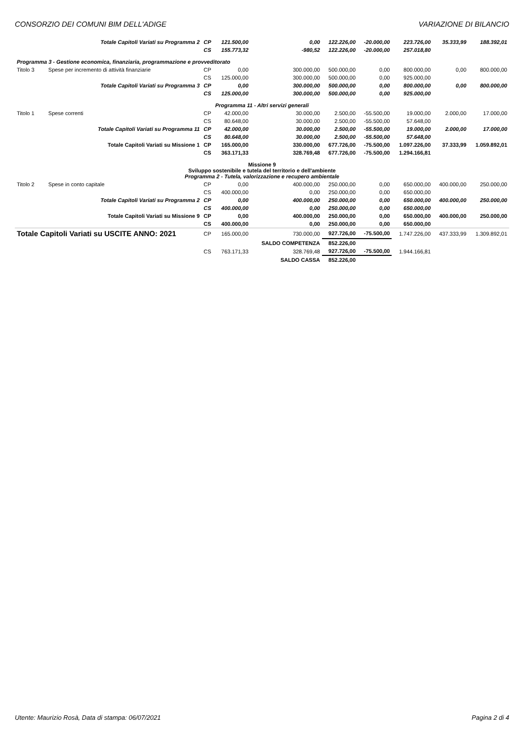CONSORZIO DEI COMUNI BIM DELL'ADIGE VARIAZIONE DI BILANCIO
| | Totale Capitoli Variati su Programma 2 | CP | 121.500,00 | 0,00 | 122.226,00 | -20.000,00 | 223.726,00 | 35.333,99 | 188.392,01 |
| | | CS | 155.773,32 | -980,52 | 122.226,00 | -20.000,00 | 257.018,80 | | |
| Programma 3 - Gestione economica, finanziaria, programmazione e provveditorato | | | | | | | | | |
| Titolo 3 | Spese per incremento di attività finanziarie | CP | 0,00 | 300.000,00 | 500.000,00 | 0,00 | 800.000,00 | 0,00 | 800.000,00 |
| | | CS | 125.000,00 | 300.000,00 | 500.000,00 | 0,00 | 925.000,00 | | |
| | Totale Capitoli Variati su Programma 3 | CP | 0,00 | 300.000,00 | 500.000,00 | 0,00 | 800.000,00 | 0,00 | 800.000,00 |
| | | CS | 125.000,00 | 300.000,00 | 500.000,00 | 0,00 | 925.000,00 | | |
| Programma 11 - Altri servizi generali | | | | | | | | | |
| Titolo 1 | Spese correnti | CP | 42.000,00 | 30.000,00 | 2.500,00 | -55.500,00 | 19.000,00 | 2.000,00 | 17.000,00 |
| | | CS | 80.648,00 | 30.000,00 | 2.500,00 | -55.500,00 | 57.648,00 | | |
| | Totale Capitoli Variati su Programma 11 | CP | 42.000,00 | 30.000,00 | 2.500,00 | -55.500,00 | 19.000,00 | 2.000,00 | 17.000,00 |
| | | CS | 80.648,00 | 30.000,00 | 2.500,00 | -55.500,00 | 57.648,00 | | |
| | Totale Capitoli Variati su Missione 1 | CP | 165.000,00 | 330.000,00 | 677.726,00 | -75.500,00 | 1.097.226,00 | 37.333,99 | 1.059.892,01 |
| | | CS | 363.171,33 | 328.769,48 | 677.726,00 | -75.500,00 | 1.294.166,81 | | |
| Missione 9 Sviluppo sostenibile e tutela del territorio e dell'ambiente Programma 2 - Tutela, valorizzazione e recupero ambientale | | | | | | | | | |
| Titolo 2 | Spese in conto capitale | CP | 0,00 | 400.000,00 | 250.000,00 | 0,00 | 650.000,00 | 400.000,00 | 250.000,00 |
| | | CS | 400.000,00 | 0,00 | 250.000,00 | 0,00 | 650.000,00 | | |
| | Totale Capitoli Variati su Programma 2 | CP | 0,00 | 400.000,00 | 250.000,00 | 0,00 | 650.000,00 | 400.000,00 | 250.000,00 |
| | | CS | 400.000,00 | 0,00 | 250.000,00 | 0,00 | 650.000,00 | | |
| | Totale Capitoli Variati su Missione 9 | CP | 0,00 | 400.000,00 | 250.000,00 | 0,00 | 650.000,00 | 400.000,00 | 250.000,00 |
| | | CS | 400.000,00 | 0,00 | 250.000,00 | 0,00 | 650.000,00 | | |
| Totale Capitoli Variati su USCITE ANNO: 2021 | | CP | 165.000,00 | 730.000,00 | 927.726,00 | -75.500,00 | 1.747.226,00 | 437.333,99 | 1.309.892,01 |
| | | | | SALDO COMPETENZA | 852.226,00 | | | | |
| | | CS | 763.171,33 | 328.769,48 | 927.726,00 | -75.500,00 | 1.944.166,81 | | |
| | | | | SALDO CASSA | 852.226,00 | | | | |
Utente: Maurizio Rosà, Data di stampa: 06/07/2021 Pagina 2 di 4